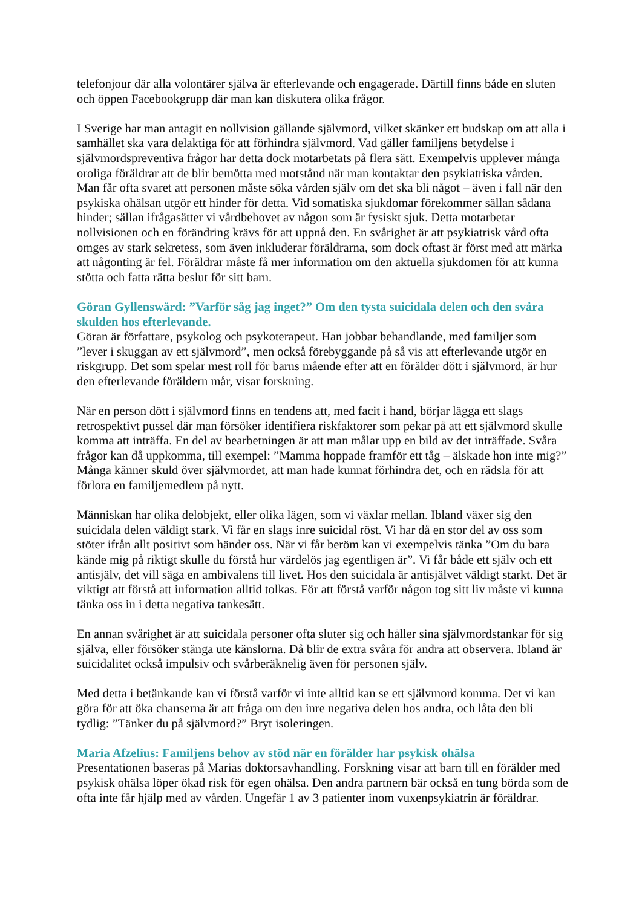telefonjour där alla volontärer själva är efterlevande och engagerade. Därtill finns både en sluten och öppen Facebookgrupp där man kan diskutera olika frågor.
I Sverige har man antagit en nollvision gällande självmord, vilket skänker ett budskap om att alla i samhället ska vara delaktiga för att förhindra självmord. Vad gäller familjens betydelse i självmordspreventiva frågor har detta dock motarbetats på flera sätt. Exempelvis upplever många oroliga föräldrar att de blir bemötta med motstånd när man kontaktar den psykiatriska vården. Man får ofta svaret att personen måste söka vården själv om det ska bli något – även i fall när den psykiska ohälsan utgör ett hinder för detta. Vid somatiska sjukdomar förekommer sällan sådana hinder; sällan ifrågasätter vi vårdbehovet av någon som är fysiskt sjuk. Detta motarbetar nollvisionen och en förändring krävs för att uppnå den. En svårighet är att psykiatrisk vård ofta omges av stark sekretess, som även inkluderar föräldrarna, som dock oftast är först med att märka att någonting är fel. Föräldrar måste få mer information om den aktuella sjukdomen för att kunna stötta och fatta rätta beslut för sitt barn.
Göran Gyllenswärd: ”Varför såg jag inget?” Om den tysta suicidala delen och den svåra skulden hos efterlevande.
Göran är författare, psykolog och psykoterapeut. Han jobbar behandlande, med familjer som ”lever i skuggan av ett självmord”, men också förebyggande på så vis att efterlevande utgör en riskgrupp. Det som spelar mest roll för barns mående efter att en förälder dött i självmord, är hur den efterlevande föräldern mår, visar forskning.
När en person dött i självmord finns en tendens att, med facit i hand, börjar lägga ett slags retrospektivt pussel där man försöker identifiera riskfaktorer som pekar på att ett självmord skulle komma att inträffa. En del av bearbetningen är att man målar upp en bild av det inträffade. Svåra frågor kan då uppkomma, till exempel: ”Mamma hoppade framför ett tåg – älskade hon inte mig?” Många känner skuld över självmordet, att man hade kunnat förhindra det, och en rädsla för att förlora en familjemedlem på nytt.
Människan har olika delobjekt, eller olika lägen, som vi växlar mellan. Ibland växer sig den suicidala delen väldigt stark. Vi får en slags inre suicidal röst. Vi har då en stor del av oss som stöter ifrån allt positivt som händer oss. När vi får beröm kan vi exempelvis tänka ”Om du bara kände mig på riktigt skulle du förstå hur värdelös jag egentligen är”. Vi får både ett själv och ett antisjälv, det vill säga en ambivalens till livet. Hos den suicidala är antisjälvet väldigt starkt. Det är viktigt att förstå att information alltid tolkas. För att förstå varför någon tog sitt liv måste vi kunna tänka oss in i detta negativa tankesätt.
En annan svårighet är att suicidala personer ofta sluter sig och håller sina självmordstankar för sig själva, eller försöker stänga ute känslorna. Då blir de extra svåra för andra att observera. Ibland är suicidalitet också impulsiv och svårberäknelig även för personen själv.
Med detta i betänkande kan vi förstå varför vi inte alltid kan se ett självmord komma. Det vi kan göra för att öka chanserna är att fråga om den inre negativa delen hos andra, och låta den bli tydlig: ”Tänker du på självmord?” Bryt isoleringen.
Maria Afzelius: Familjens behov av stöd när en förälder har psykisk ohälsa
Presentationen baseras på Marias doktorsavhandling. Forskning visar att barn till en förälder med psykisk ohälsa löper ökad risk för egen ohälsa. Den andra partnern bär också en tung börda som de ofta inte får hjälp med av vården. Ungefär 1 av 3 patienter inom vuxenpsykiatrin är föräldrar.